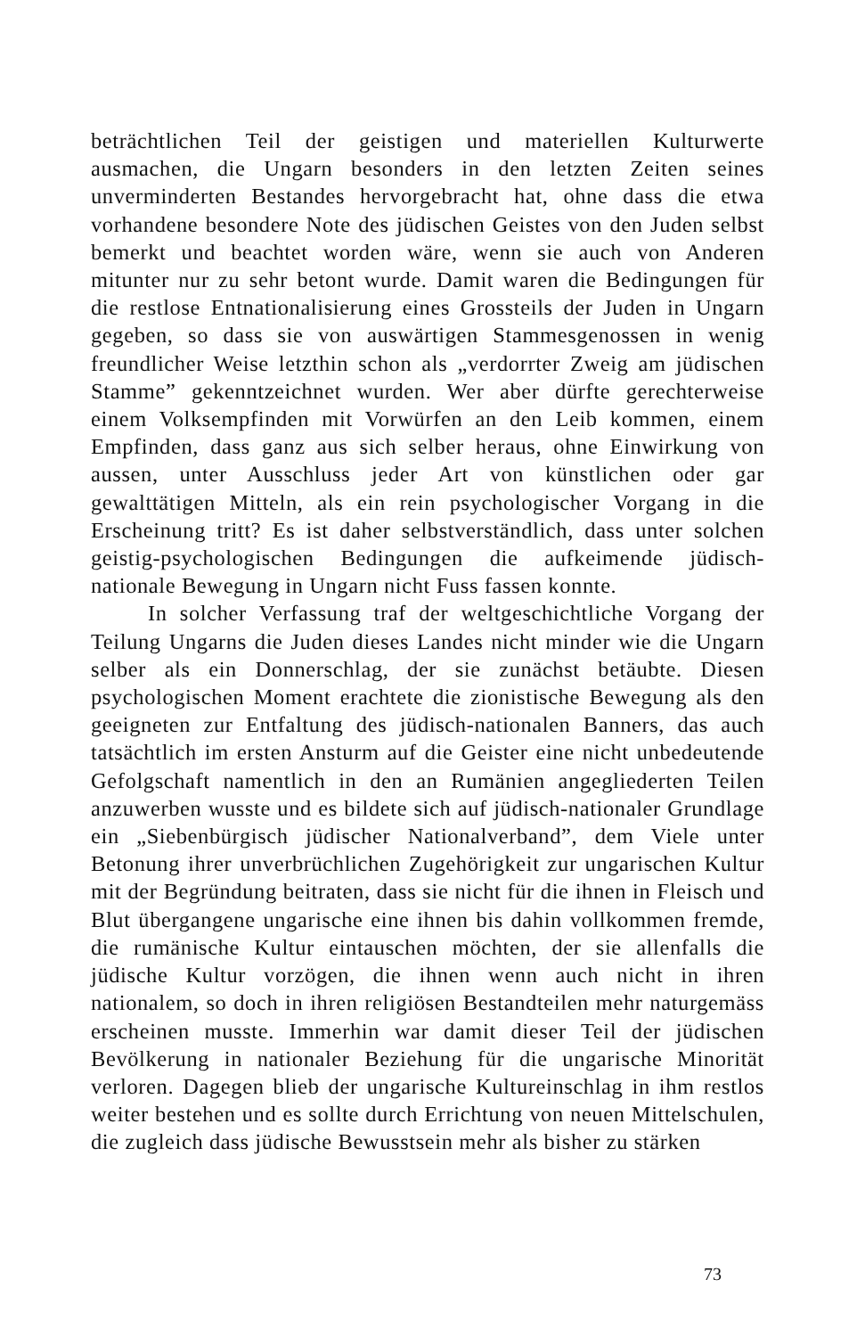beträchtlichen Teil der geistigen und materiellen Kulturwerte ausmachen, die Ungarn besonders in den letzten Zeiten seines unverminderten Bestandes hervorgebracht hat, ohne dass die etwa vorhandene besondere Note des jüdischen Geistes von den Juden selbst bemerkt und beachtet worden wäre, wenn sie auch von Anderen mitunter nur zu sehr betont wurde. Damit waren die Bedingungen für die restlose Entnationalisierung eines Grossteils der Juden in Ungarn gegeben, so dass sie von auswärtigen Stammesgenossen in wenig freundlicher Weise letzthin schon als „verdorrter Zweig am jüdischen Stamme” gekenntzeichnet wurden. Wer aber dürfte gerechterweise einem Volksempfinden mit Vorwürfen an den Leib kommen, einem Empfinden, dass ganz aus sich selber heraus, ohne Einwirkung von aussen, unter Ausschluss jeder Art von künstlichen oder gar gewalttätigen Mitteln, als ein rein psychologischer Vorgang in die Erscheinung tritt? Es ist daher selbstverständlich, dass unter solchen geistig-psychologischen Bedingungen die aufkeimende jüdisch-nationale Bewegung in Ungarn nicht Fuss fassen konnte.
In solcher Verfassung traf der weltgeschichtliche Vorgang der Teilung Ungarns die Juden dieses Landes nicht minder wie die Ungarn selber als ein Donnerschlag, der sie zunächst betäubte. Diesen psychologischen Moment erachtete die zionistische Bewegung als den geeigneten zur Entfaltung des jüdisch-nationalen Banners, das auch tatsächtlich im ersten Ansturm auf die Geister eine nicht unbedeutende Gefolgschaft namentlich in den an Rumänien angegliederten Teilen anzuwerben wusste und es bildete sich auf jüdisch-nationaler Grundlage ein „Siebenbürgisch jüdischer Nationalverband”, dem Viele unter Betonung ihrer unverbrüchlichen Zugehörigkeit zur ungarischen Kultur mit der Begründung beitraten, dass sie nicht für die ihnen in Fleisch und Blut übergangene ungarische eine ihnen bis dahin vollkommen fremde, die rumänische Kultur eintauschen möchten, der sie allenfalls die jüdische Kultur vorzögen, die ihnen wenn auch nicht in ihren nationalem, so doch in ihren religiösen Bestandteilen mehr naturgemäss erscheinen musste. Immerhin war damit dieser Teil der jüdischen Bevölkerung in nationaler Beziehung für die ungarische Minorität verloren. Dagegen blieb der ungarische Kultureinschlag in ihm restlos weiter bestehen und es sollte durch Errichtung von neuen Mittelschulen, die zugleich dass jüdische Bewusstsein mehr als bisher zu stärken
73